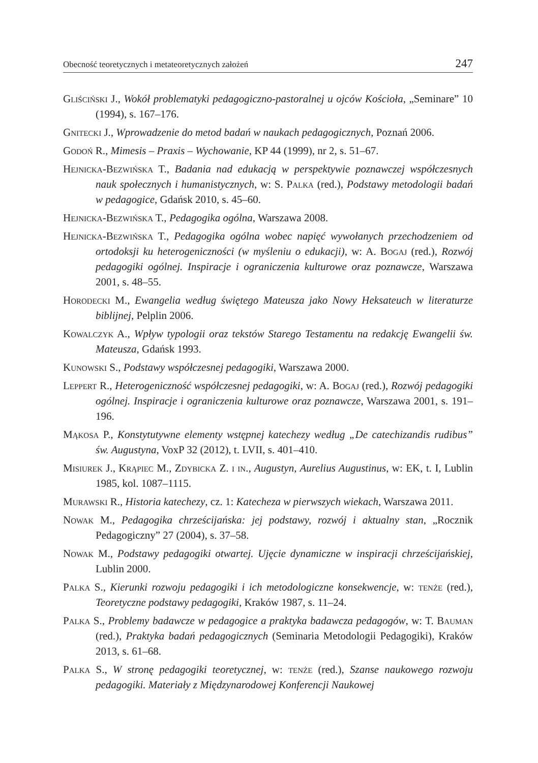Obecność teoretycznych i metateoretycznych założeń 247
Gliściński J., Wokół problematyki pedagogiczno-pastoralnej u ojców Kościoła, „Seminare” 10 (1994), s. 167–176.
Gnitecki J., Wprowadzenie do metod badań w naukach pedagogicznych, Poznań 2006.
Godoń R., Mimesis – Praxis – Wychowanie, KP 44 (1999), nr 2, s. 51–67.
Hejnicka-Bezwińska T., Badania nad edukacją w perspektywie poznawczej współczesnych nauk społecznych i humanistycznych, w: S. Palka (red.), Podstawy metodologii badań w pedagogice, Gdańsk 2010, s. 45–60.
Hejnicka-Bezwińska T., Pedagogika ogólna, Warszawa 2008.
Hejnicka-Bezwińska T., Pedagogika ogólna wobec napięć wywołanych przechodzeniem od ortodoksji ku heterogeniczności (w myśleniu o edukacji), w: A. Bogaj (red.), Rozwój pedagogiki ogólnej. Inspiracje i ograniczenia kulturowe oraz poznawcze, Warszawa 2001, s. 48–55.
Horodecki M., Ewangelia według świętego Mateusza jako Nowy Heksateuch w literaturze biblijnej, Pelplin 2006.
Kowalczyk A., Wpływ typologii oraz tekstów Starego Testamentu na redakcję Ewangelii św. Mateusza, Gdańsk 1993.
Kunowski S., Podstawy współczesnej pedagogiki, Warszawa 2000.
Leppert R., Heterogeniczność współczesnej pedagogiki, w: A. Bogaj (red.), Rozwój pedagogiki ogólnej. Inspiracje i ograniczenia kulturowe oraz poznawcze, Warszawa 2001, s. 191–196.
Mąkosa P., Konstytutywne elementy wstępnej katechezy według „De catechizandis rudibus” św. Augustyna, VoxP 32 (2012), t. LVII, s. 401–410.
Misiurek J., Krąpiec M., Zdybicka Z. i in., Augustyn, Aurelius Augustinus, w: EK, t. I, Lublin 1985, kol. 1087–1115.
Murawski R., Historia katechezy, cz. 1: Katecheza w pierwszych wiekach, Warszawa 2011.
Nowak M., Pedagogika chrześcijańska: jej podstawy, rozwój i aktualny stan, „Rocznik Pedagogiczny” 27 (2004), s. 37–58.
Nowak M., Podstawy pedagogiki otwartej. Ujęcie dynamiczne w inspiracji chrześcijańskiej, Lublin 2000.
Palka S., Kierunki rozwoju pedagogiki i ich metodologiczne konsekwencje, w: tenże (red.), Teoretyczne podstawy pedagogiki, Kraków 1987, s. 11–24.
Palka S., Problemy badawcze w pedagogice a praktyka badawcza pedagogów, w: T. Bauman (red.), Praktyka badań pedagogicznych (Seminaria Metodologii Pedagogiki), Kraków 2013, s. 61–68.
Palka S., W stronę pedagogiki teoretycznej, w: tenże (red.), Szanse naukowego rozwoju pedagogiki. Materiały z Międzynarodowej Konferencji Naukowej